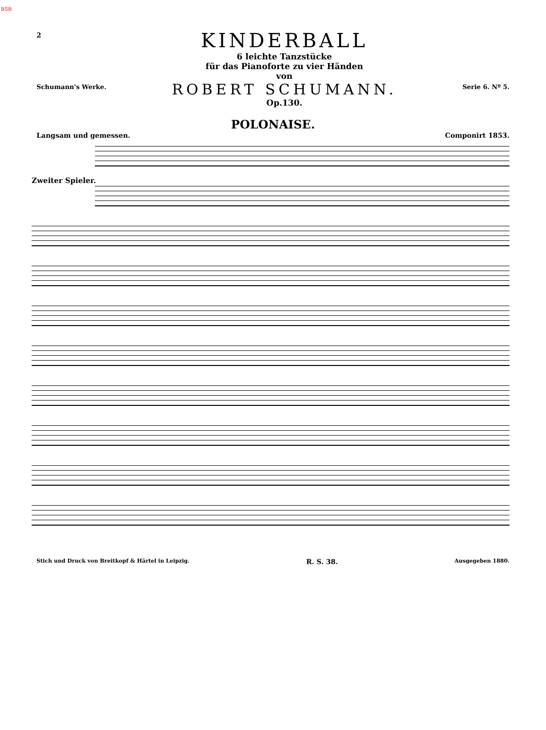BSB
2
Schumann's Werke.
KINDERBALL
6 leichte Tanzstücke
für das Pianoforte zu vier Händen
von
ROBERT SCHUMANN.
Op.130.
Serie 6. Nº 5.
POLONAISE.
Langsam und gemessen. Componirt 1853.
Zweiter Spieler.
Stich und Druck von Breitkopf & Härtel in Leipzig. R. S. 38. Ausgegeben 1880.